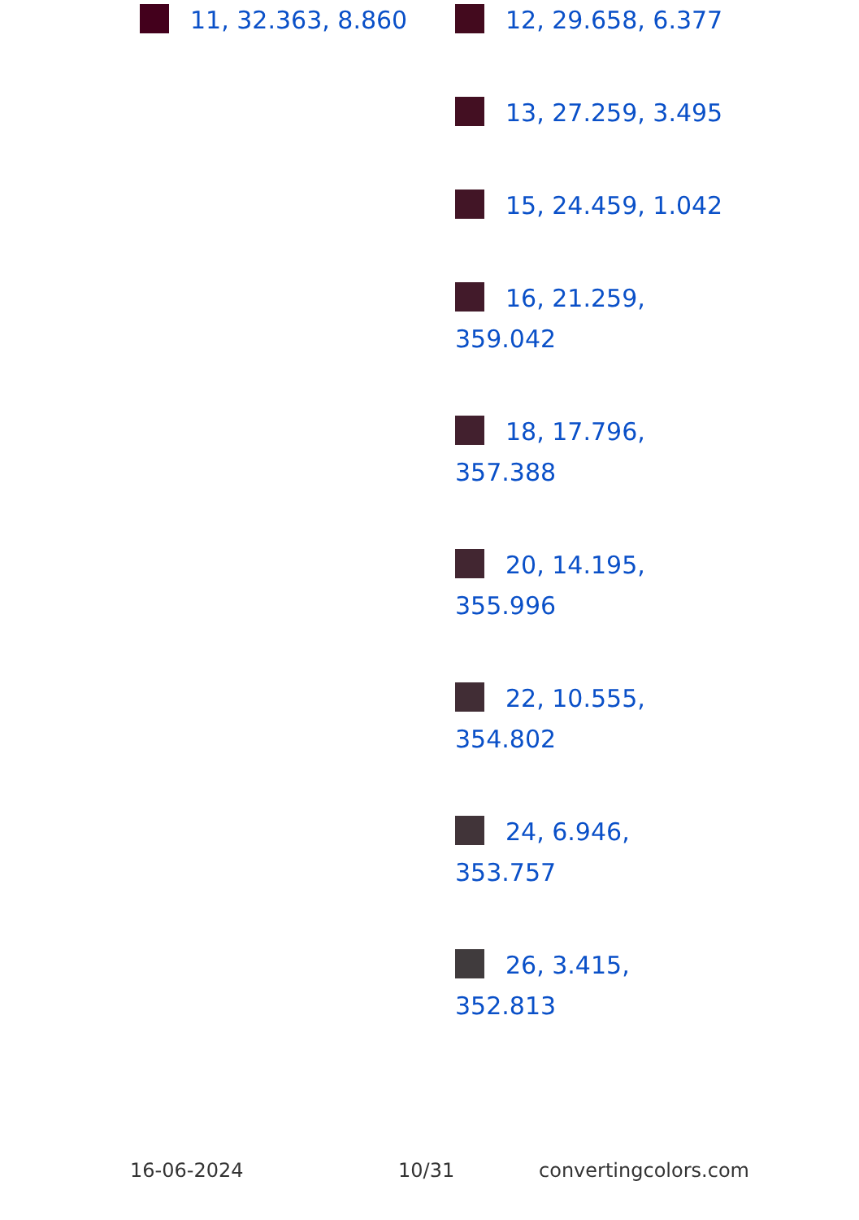11, 32.363, 8.860
12, 29.658, 6.377
13, 27.259, 3.495
15, 24.459, 1.042
16, 21.259, 359.042
18, 17.796, 357.388
20, 14.195, 355.996
22, 10.555, 354.802
24, 6.946, 353.757
26, 3.415, 352.813
16-06-2024 10/31 convertingcolors.com